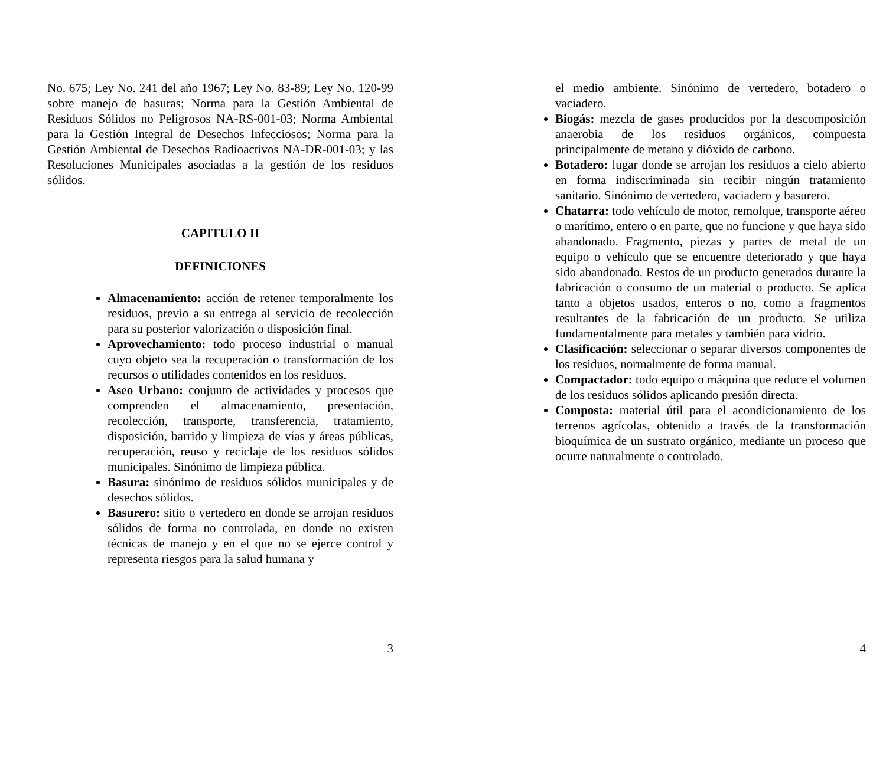No. 675; Ley No. 241 del año 1967; Ley No. 83-89; Ley No. 120-99 sobre manejo de basuras; Norma para la Gestión Ambiental de Residuos Sólidos no Peligrosos NA-RS-001-03; Norma Ambiental para la Gestión Integral de Desechos Infecciosos; Norma para la Gestión Ambiental de Desechos Radioactivos NA-DR-001-03; y las Resoluciones Municipales asociadas a la gestión de los residuos sólidos.
CAPITULO II
DEFINICIONES
Almacenamiento: acción de retener temporalmente los residuos, previo a su entrega al servicio de recolección para su posterior valorización o disposición final.
Aprovechamiento: todo proceso industrial o manual cuyo objeto sea la recuperación o transformación de los recursos o utilidades contenidos en los residuos.
Aseo Urbano: conjunto de actividades y procesos que comprenden el almacenamiento, presentación, recolección, transporte, transferencia, tratamiento, disposición, barrido y limpieza de vías y áreas públicas, recuperación, reuso y reciclaje de los residuos sólidos municipales. Sinónimo de limpieza pública.
Basura: sinónimo de residuos sólidos municipales y de desechos sólidos.
Basurero: sitio o vertedero en donde se arrojan residuos sólidos de forma no controlada, en donde no existen técnicas de manejo y en el que no se ejerce control y representa riesgos para la salud humana y
3
el medio ambiente. Sinónimo de vertedero, botadero o vaciadero.
Biogás: mezcla de gases producidos por la descomposición anaerobia de los residuos orgánicos, compuesta principalmente de metano y dióxido de carbono.
Botadero: lugar donde se arrojan los residuos a cielo abierto en forma indiscriminada sin recibir ningún tratamiento sanitario. Sinónimo de vertedero, vaciadero y basurero.
Chatarra: todo vehículo de motor, remolque, transporte aéreo o marítimo, entero o en parte, que no funcione y que haya sido abandonado. Fragmento, piezas y partes de metal de un equipo o vehículo que se encuentre deteriorado y que haya sido abandonado. Restos de un producto generados durante la fabricación o consumo de un material o producto. Se aplica tanto a objetos usados, enteros o no, como a fragmentos resultantes de la fabricación de un producto. Se utiliza fundamentalmente para metales y también para vidrio.
Clasificación: seleccionar o separar diversos componentes de los residuos, normalmente de forma manual.
Compactador: todo equipo o máquina que reduce el volumen de los residuos sólidos aplicando presión directa.
Composta: material útil para el acondicionamiento de los terrenos agrícolas, obtenido a través de la transformación bioquímica de un sustrato orgánico, mediante un proceso que ocurre naturalmente o controlado.
4